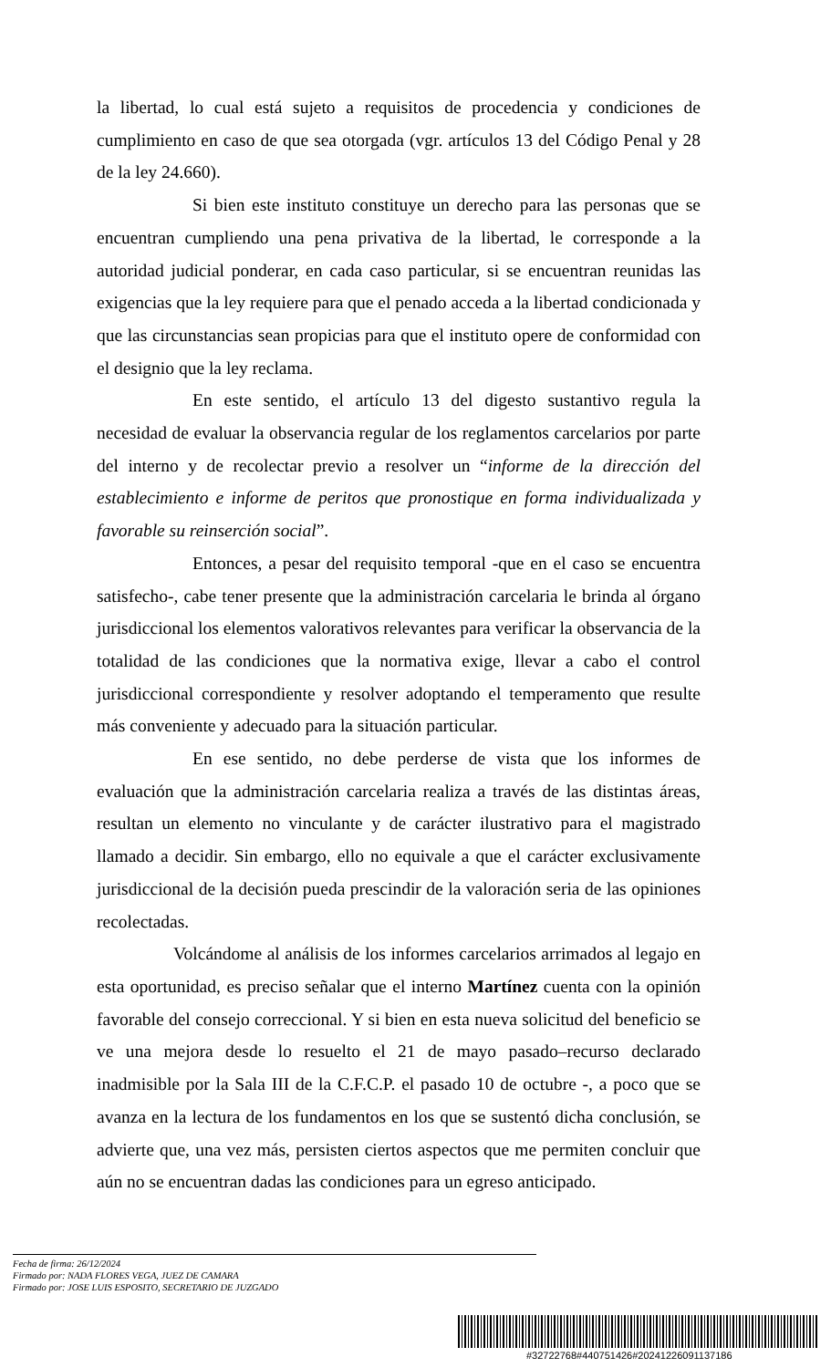la libertad, lo cual está sujeto a requisitos de procedencia y condiciones de cumplimiento en caso de que sea otorgada (vgr. artículos 13 del Código Penal y 28 de la ley 24.660).
Si bien este instituto constituye un derecho para las personas que se encuentran cumpliendo una pena privativa de la libertad, le corresponde a la autoridad judicial ponderar, en cada caso particular, si se encuentran reunidas las exigencias que la ley requiere para que el penado acceda a la libertad condicionada y que las circunstancias sean propicias para que el instituto opere de conformidad con el designio que la ley reclama.
En este sentido, el artículo 13 del digesto sustantivo regula la necesidad de evaluar la observancia regular de los reglamentos carcelarios por parte del interno y de recolectar previo a resolver un “informe de la dirección del establecimiento e informe de peritos que pronostique en forma individualizada y favorable su reinserción social”.
Entonces, a pesar del requisito temporal -que en el caso se encuentra satisfecho-, cabe tener presente que la administración carcelaria le brinda al órgano jurisdiccional los elementos valorativos relevantes para verificar la observancia de la totalidad de las condiciones que la normativa exige, llevar a cabo el control jurisdiccional correspondiente y resolver adoptando el temperamento que resulte más conveniente y adecuado para la situación particular.
En ese sentido, no debe perderse de vista que los informes de evaluación que la administración carcelaria realiza a través de las distintas áreas, resultan un elemento no vinculante y de carácter ilustrativo para el magistrado llamado a decidir. Sin embargo, ello no equivale a que el carácter exclusivamente jurisdiccional de la decisión pueda prescindir de la valoración seria de las opiniones recolectadas.
Volcándome al análisis de los informes carcelarios arrimados al legajo en esta oportunidad, es preciso señalar que el interno Martínez cuenta con la opinión favorable del consejo correccional. Y si bien en esta nueva solicitud del beneficio se ve una mejora desde lo resuelto el 21 de mayo pasado–recurso declarado inadmisible por la Sala III de la C.F.C.P. el pasado 10 de octubre -, a poco que se avanza en la lectura de los fundamentos en los que se sustentó dicha conclusión, se advierte que, una vez más, persisten ciertos aspectos que me permiten concluir que aún no se encuentran dadas las condiciones para un egreso anticipado.
Fecha de firma: 26/12/2024
Firmado por: NADA FLORES VEGA, JUEZ DE CAMARA
Firmado por: JOSE LUIS ESPOSITO, SECRETARIO DE JUZGADO
#32722768#440751426#20241226091137186